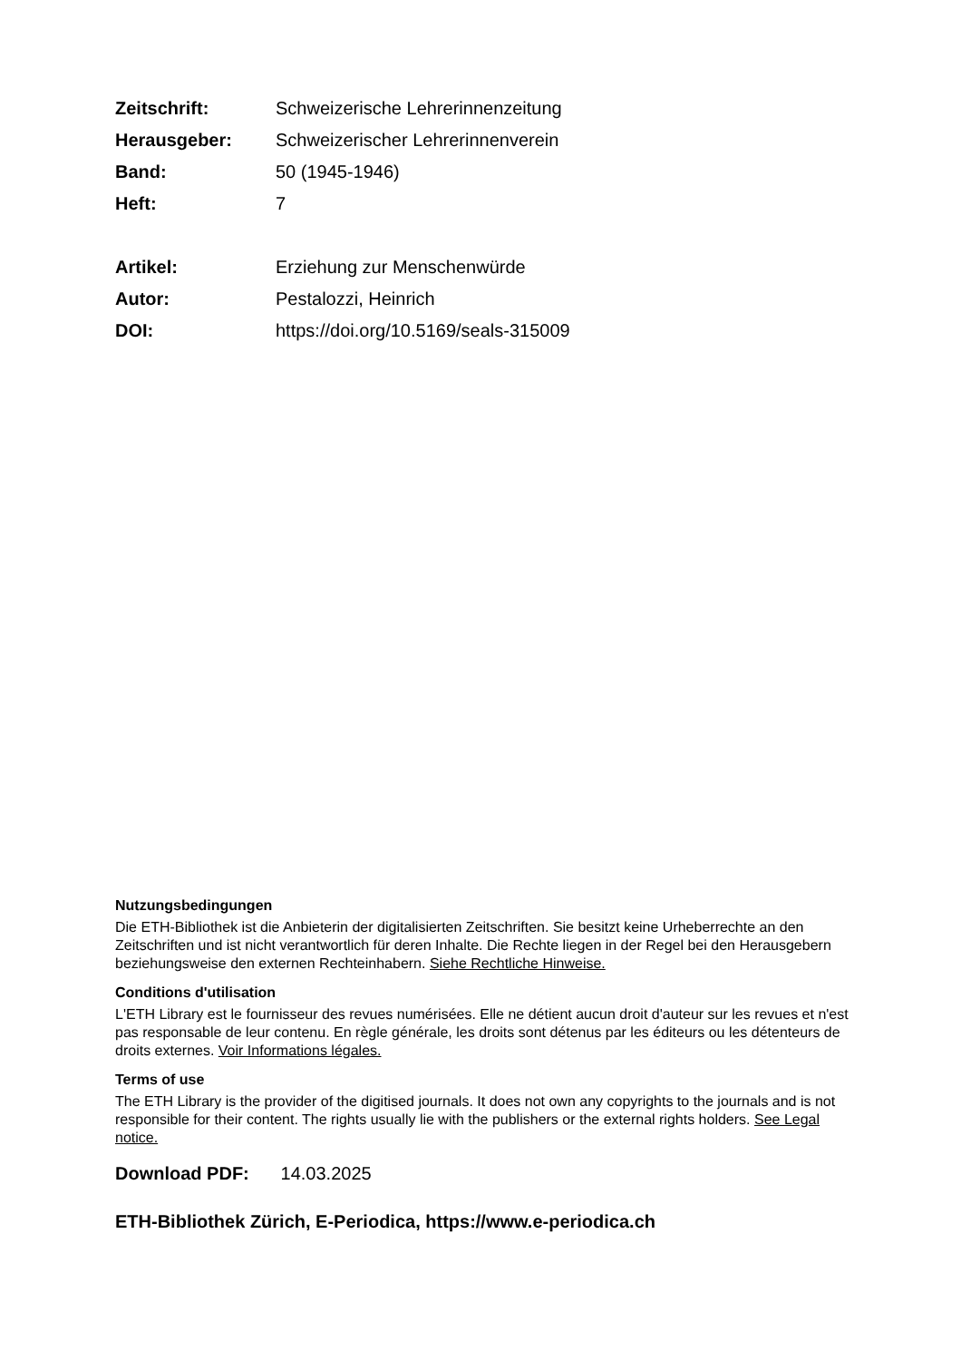| Zeitschrift: | Schweizerische Lehrerinnenzeitung |
| Herausgeber: | Schweizerischer Lehrerinnenverein |
| Band: | 50 (1945-1946) |
| Heft: | 7 |
| Artikel: | Erziehung zur Menschenwürde |
| Autor: | Pestalozzi, Heinrich |
| DOI: | https://doi.org/10.5169/seals-315009 |
Nutzungsbedingungen
Die ETH-Bibliothek ist die Anbieterin der digitalisierten Zeitschriften. Sie besitzt keine Urheberrechte an den Zeitschriften und ist nicht verantwortlich für deren Inhalte. Die Rechte liegen in der Regel bei den Herausgebern beziehungsweise den externen Rechteinhabern. Siehe Rechtliche Hinweise.
Conditions d'utilisation
L'ETH Library est le fournisseur des revues numérisées. Elle ne détient aucun droit d'auteur sur les revues et n'est pas responsable de leur contenu. En règle générale, les droits sont détenus par les éditeurs ou les détenteurs de droits externes. Voir Informations légales.
Terms of use
The ETH Library is the provider of the digitised journals. It does not own any copyrights to the journals and is not responsible for their content. The rights usually lie with the publishers or the external rights holders. See Legal notice.
Download PDF: 14.03.2025
ETH-Bibliothek Zürich, E-Periodica, https://www.e-periodica.ch